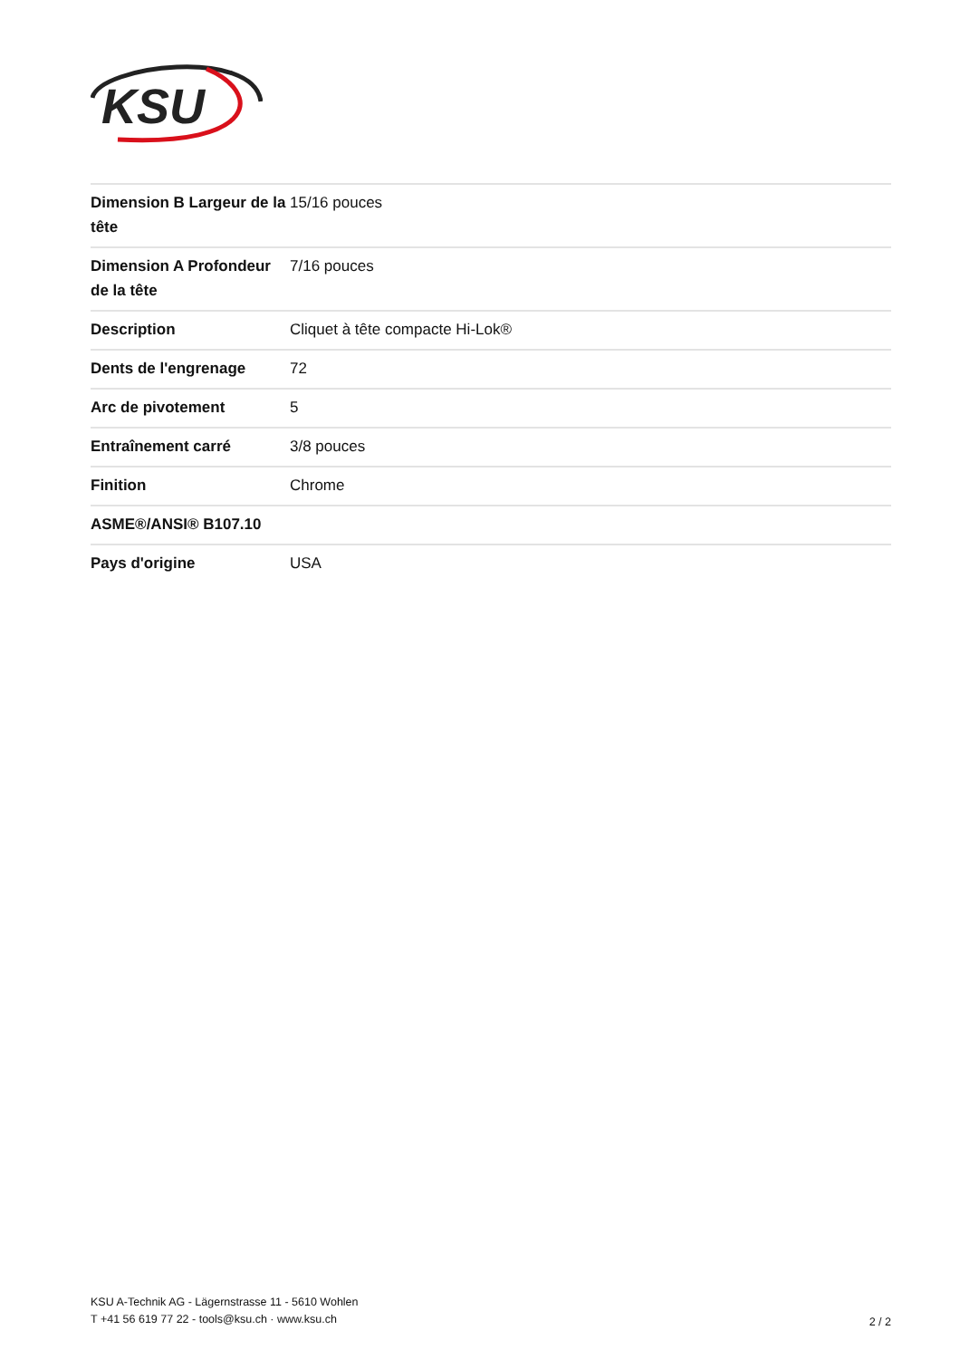KSU
| Dimension B Largeur de la tête | 15/16 pouces |
| Dimension A Profondeur de la tête | 7/16 pouces |
| Description | Cliquet à tête compacte Hi-Lok® |
| Dents de l'engrenage | 72 |
| Arc de pivotement | 5 |
| Entraînement carré | 3/8 pouces |
| Finition | Chrome |
| ASME®/ANSI® B107.10 | |
| Pays d'origine | USA |
KSU A-Technik AG - Lägernstrasse 11 - 5610 Wohlen
T +41 56 619 77 22 - tools@ksu.ch · www.ksu.ch
2 / 2